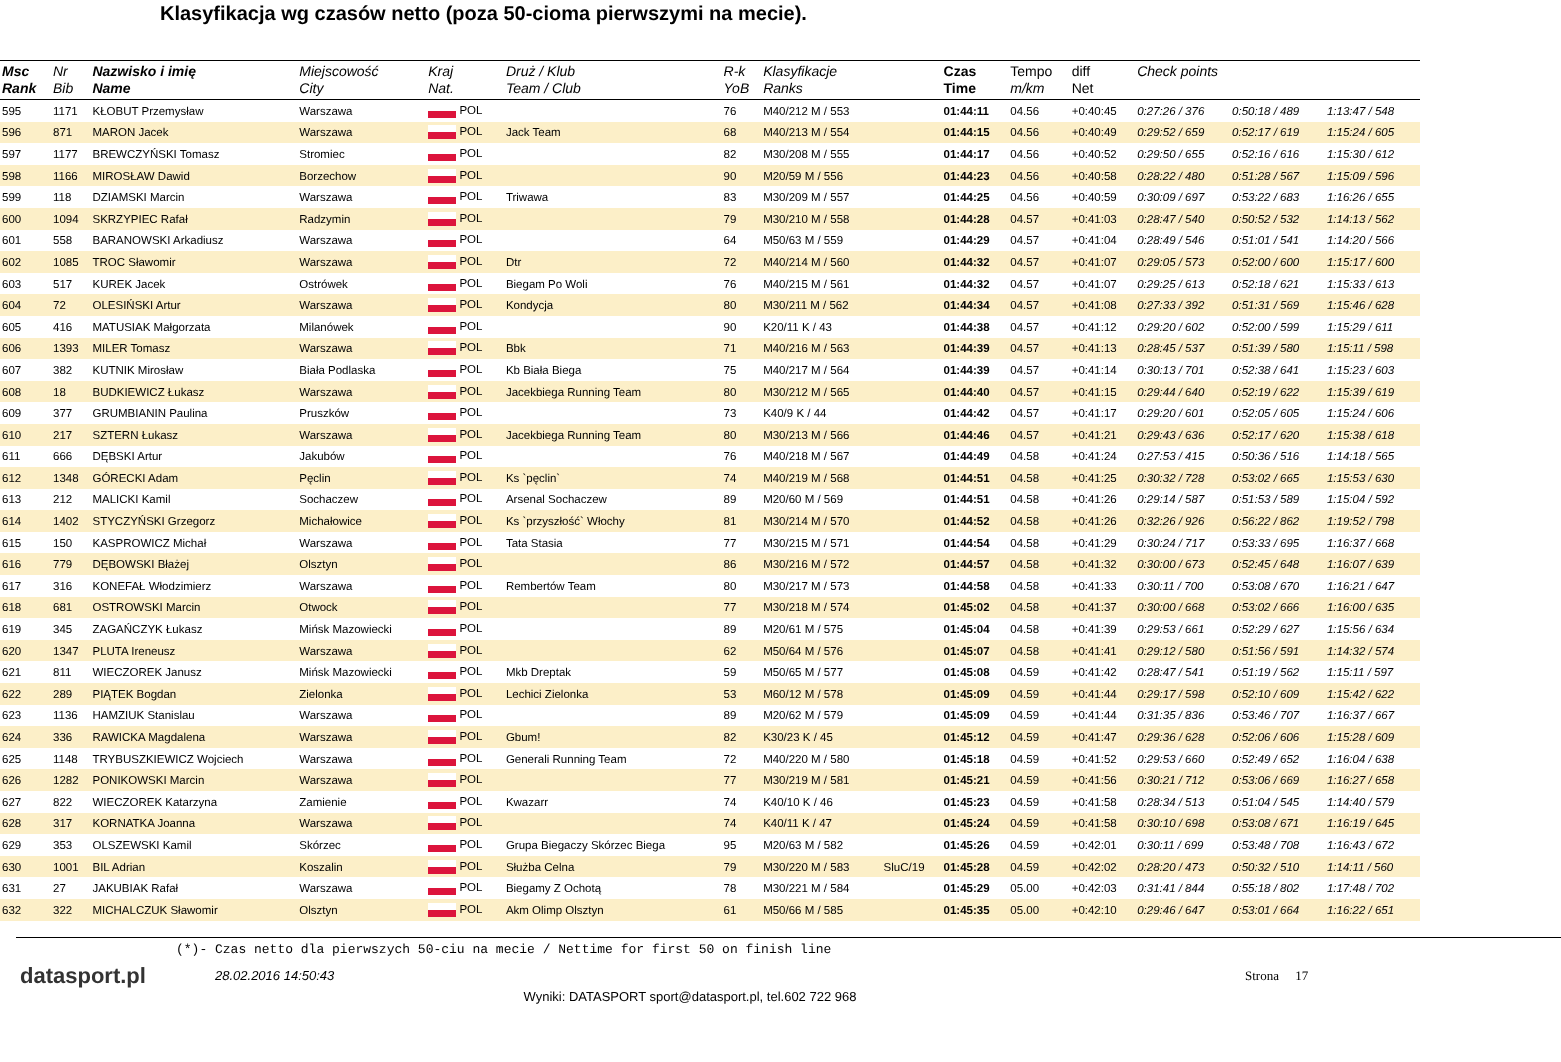Klasyfikacja wg czasów netto (poza 50-cioma pierwszymi na mecie).
| Msc Rank | Nr Bib | Nazwisko i imię Name | Miejscowość City | Kraj Nat. | Druż / Klub Team / Club | R-k YoB | Klasyfikacje Ranks | | Czas Time | Tempo m/km | diff Net | Check points | | |
| --- | --- | --- | --- | --- | --- | --- | --- | --- | --- | --- | --- | --- | --- | --- |
| 595 | 1171 | KŁOBUT Przemysław | Warszawa | POL | | 76 | M40/212 M / 553 | | 01:44:11 | 04.56 | +0:40:45 | 0:27:26 / 376 | 0:50:18 / 489 | 1:13:47 / 548 |
| 596 | 871 | MARON Jacek | Warszawa | POL | Jack Team | 68 | M40/213 M / 554 | | 01:44:15 | 04.56 | +0:40:49 | 0:29:52 / 659 | 0:52:17 / 619 | 1:15:24 / 605 |
| 597 | 1177 | BREWCZYŃSKI Tomasz | Stromiec | POL | | 82 | M30/208 M / 555 | | 01:44:17 | 04.56 | +0:40:52 | 0:29:50 / 655 | 0:52:16 / 616 | 1:15:30 / 612 |
| 598 | 1166 | MIROSŁAW Dawid | Borzechow | POL | | 90 | M20/59 M / 556 | | 01:44:23 | 04.56 | +0:40:58 | 0:28:22 / 480 | 0:51:28 / 567 | 1:15:09 / 596 |
| 599 | 118 | DZIAMSKI Marcin | Warszawa | POL | Triwawa | 83 | M30/209 M / 557 | | 01:44:25 | 04.56 | +0:40:59 | 0:30:09 / 697 | 0:53:22 / 683 | 1:16:26 / 655 |
| 600 | 1094 | SKRZYPIEC Rafał | Radzymin | POL | | 79 | M30/210 M / 558 | | 01:44:28 | 04.57 | +0:41:03 | 0:28:47 / 540 | 0:50:52 / 532 | 1:14:13 / 562 |
| 601 | 558 | BARANOWSKI Arkadiusz | Warszawa | POL | | 64 | M50/63 M / 559 | | 01:44:29 | 04.57 | +0:41:04 | 0:28:49 / 546 | 0:51:01 / 541 | 1:14:20 / 566 |
| 602 | 1085 | TROC Sławomir | Warszawa | POL | Dtr | 72 | M40/214 M / 560 | | 01:44:32 | 04.57 | +0:41:07 | 0:29:05 / 573 | 0:52:00 / 600 | 1:15:17 / 600 |
| 603 | 517 | KUREK Jacek | Ostrówek | POL | Biegam Po Woli | 76 | M40/215 M / 561 | | 01:44:32 | 04.57 | +0:41:07 | 0:29:25 / 613 | 0:52:18 / 621 | 1:15:33 / 613 |
| 604 | 72 | OLESIŃSKI Artur | Warszawa | POL | Kondycja | 80 | M30/211 M / 562 | | 01:44:34 | 04.57 | +0:41:08 | 0:27:33 / 392 | 0:51:31 / 569 | 1:15:46 / 628 |
| 605 | 416 | MATUSIAK Małgorzata | Milanówek | POL | | 90 | K20/11 K / 43 | | 01:44:38 | 04.57 | +0:41:12 | 0:29:20 / 602 | 0:52:00 / 599 | 1:15:29 / 611 |
| 606 | 1393 | MILER Tomasz | Warszawa | POL | Bbk | 71 | M40/216 M / 563 | | 01:44:39 | 04.57 | +0:41:13 | 0:28:45 / 537 | 0:51:39 / 580 | 1:15:11 / 598 |
| 607 | 382 | KUTNIK Mirosław | Biała Podlaska | POL | Kb Biała Biega | 75 | M40/217 M / 564 | | 01:44:39 | 04.57 | +0:41:14 | 0:30:13 / 701 | 0:52:38 / 641 | 1:15:23 / 603 |
| 608 | 18 | BUDKIEWICZ Łukasz | Warszawa | POL | Jacekbiega Running Team | 80 | M30/212 M / 565 | | 01:44:40 | 04.57 | +0:41:15 | 0:29:44 / 640 | 0:52:19 / 622 | 1:15:39 / 619 |
| 609 | 377 | GRUMBIANIN Paulina | Pruszków | POL | | 73 | K40/9 K / 44 | | 01:44:42 | 04.57 | +0:41:17 | 0:29:20 / 601 | 0:52:05 / 605 | 1:15:24 / 606 |
| 610 | 217 | SZTERN Łukasz | Warszawa | POL | Jacekbiega Running Team | 80 | M30/213 M / 566 | | 01:44:46 | 04.57 | +0:41:21 | 0:29:43 / 636 | 0:52:17 / 620 | 1:15:38 / 618 |
| 611 | 666 | DĘBSKI Artur | Jakubów | POL | | 76 | M40/218 M / 567 | | 01:44:49 | 04.58 | +0:41:24 | 0:27:53 / 415 | 0:50:36 / 516 | 1:14:18 / 565 |
| 612 | 1348 | GÓRECKI Adam | Pęclin | POL | Ks `pęclin` | 74 | M40/219 M / 568 | | 01:44:51 | 04.58 | +0:41:25 | 0:30:32 / 728 | 0:53:02 / 665 | 1:15:53 / 630 |
| 613 | 212 | MALICKI Kamil | Sochaczew | POL | Arsenal Sochaczew | 89 | M20/60 M / 569 | | 01:44:51 | 04.58 | +0:41:26 | 0:29:14 / 587 | 0:51:53 / 589 | 1:15:04 / 592 |
| 614 | 1402 | STYCZYŃSKI Grzegorz | Michałowice | POL | Ks `przyszłość` Włochy | 81 | M30/214 M / 570 | | 01:44:52 | 04.58 | +0:41:26 | 0:32:26 / 926 | 0:56:22 / 862 | 1:19:52 / 798 |
| 615 | 150 | KASPROWICZ Michał | Warszawa | POL | Tata Stasia | 77 | M30/215 M / 571 | | 01:44:54 | 04.58 | +0:41:29 | 0:30:24 / 717 | 0:53:33 / 695 | 1:16:37 / 668 |
| 616 | 779 | DĘBOWSKI Błażej | Olsztyn | POL | | 86 | M30/216 M / 572 | | 01:44:57 | 04.58 | +0:41:32 | 0:30:00 / 673 | 0:52:45 / 648 | 1:16:07 / 639 |
| 617 | 316 | KONEFAŁ Włodzimierz | Warszawa | POL | Rembertów Team | 80 | M30/217 M / 573 | | 01:44:58 | 04.58 | +0:41:33 | 0:30:11 / 700 | 0:53:08 / 670 | 1:16:21 / 647 |
| 618 | 681 | OSTROWSKI Marcin | Otwock | POL | | 77 | M30/218 M / 574 | | 01:45:02 | 04.58 | +0:41:37 | 0:30:00 / 668 | 0:53:02 / 666 | 1:16:00 / 635 |
| 619 | 345 | ZAGAŃCZYK Łukasz | Mińsk Mazowiecki | POL | | 89 | M20/61 M / 575 | | 01:45:04 | 04.58 | +0:41:39 | 0:29:53 / 661 | 0:52:29 / 627 | 1:15:56 / 634 |
| 620 | 1347 | PLUTA Ireneusz | Warszawa | POL | | 62 | M50/64 M / 576 | | 01:45:07 | 04.58 | +0:41:41 | 0:29:12 / 580 | 0:51:56 / 591 | 1:14:32 / 574 |
| 621 | 811 | WIECZOREK Janusz | Mińsk Mazowiecki | POL | Mkb Dreptak | 59 | M50/65 M / 577 | | 01:45:08 | 04.59 | +0:41:42 | 0:28:47 / 541 | 0:51:19 / 562 | 1:15:11 / 597 |
| 622 | 289 | PIĄTEK Bogdan | Zielonka | POL | Lechici Zielonka | 53 | M60/12 M / 578 | | 01:45:09 | 04.59 | +0:41:44 | 0:29:17 / 598 | 0:52:10 / 609 | 1:15:42 / 622 |
| 623 | 1136 | HAMZIUK Stanislau | Warszawa | POL | | 89 | M20/62 M / 579 | | 01:45:09 | 04.59 | +0:41:44 | 0:31:35 / 836 | 0:53:46 / 707 | 1:16:37 / 667 |
| 624 | 336 | RAWICKA Magdalena | Warszawa | POL | Gbum! | 82 | K30/23 K / 45 | | 01:45:12 | 04.59 | +0:41:47 | 0:29:36 / 628 | 0:52:06 / 606 | 1:15:28 / 609 |
| 625 | 1148 | TRYBUSZKIEWICZ Wojciech | Warszawa | POL | Generali Running Team | 72 | M40/220 M / 580 | | 01:45:18 | 04.59 | +0:41:52 | 0:29:53 / 660 | 0:52:49 / 652 | 1:16:04 / 638 |
| 626 | 1282 | PONIKOWSKI Marcin | Warszawa | POL | | 77 | M30/219 M / 581 | | 01:45:21 | 04.59 | +0:41:56 | 0:30:21 / 712 | 0:53:06 / 669 | 1:16:27 / 658 |
| 627 | 822 | WIECZOREK Katarzyna | Zamienie | POL | Kwazarr | 74 | K40/10 K / 46 | | 01:45:23 | 04.59 | +0:41:58 | 0:28:34 / 513 | 0:51:04 / 545 | 1:14:40 / 579 |
| 628 | 317 | KORNATKA Joanna | Warszawa | POL | | 74 | K40/11 K / 47 | | 01:45:24 | 04.59 | +0:41:58 | 0:30:10 / 698 | 0:53:08 / 671 | 1:16:19 / 645 |
| 629 | 353 | OLSZEWSKI Kamil | Skórzec | POL | Grupa Biegaczy Skórzec Biega | 95 | M20/63 M / 582 | | 01:45:26 | 04.59 | +0:42:01 | 0:30:11 / 699 | 0:53:48 / 708 | 1:16:43 / 672 |
| 630 | 1001 | BIL Adrian | Koszalin | POL | Służba Celna | 79 | M30/220 M / 583 | SluC/19 | 01:45:28 | 04.59 | +0:42:02 | 0:28:20 / 473 | 0:50:32 / 510 | 1:14:11 / 560 |
| 631 | 27 | JAKUBIAK Rafał | Warszawa | POL | Biegamy Z Ochotą | 78 | M30/221 M / 584 | | 01:45:29 | 05.00 | +0:42:03 | 0:31:41 / 844 | 0:55:18 / 802 | 1:17:48 / 702 |
| 632 | 322 | MICHALCZUK Sławomir | Olsztyn | POL | Akm Olimp Olsztyn | 61 | M50/66 M / 585 | | 01:45:35 | 05.00 | +0:42:10 | 0:29:46 / 647 | 0:53:01 / 664 | 1:16:22 / 651 |
(*)- Czas netto dla pierwszych 50-ciu na mecie / Nettime for first 50 on finish line
datasport.pl
28.02.2016 14:50:43 Strona 17
Wyniki: DATASPORT sport@datasport.pl, tel.602 722 968